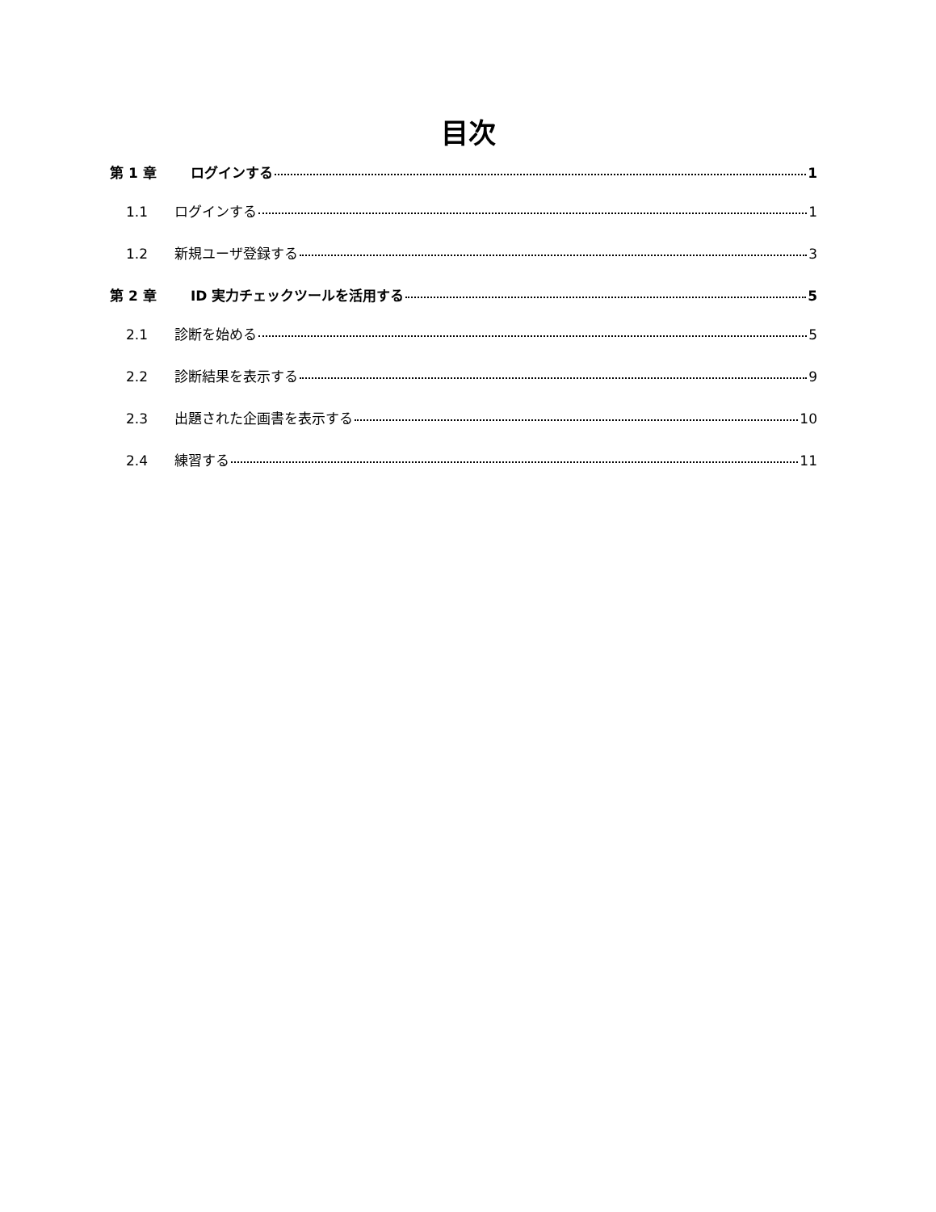目次
第 1 章 ログインする 1
1.1 ログインする 1
1.2 新規ユーザ登録する 3
第 2 章 ID 実力チェックツールを活用する 5
2.1 診断を始める 5
2.2 診断結果を表示する 9
2.3 出題された企画書を表示する 10
2.4 練習する 11